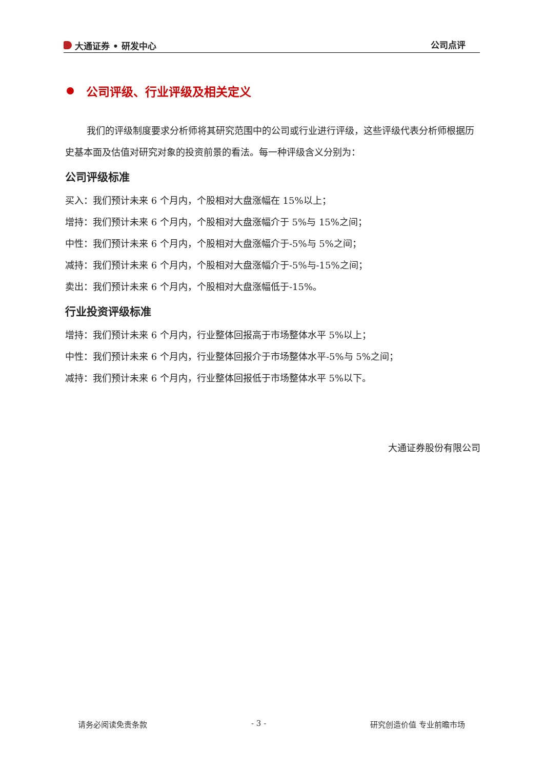大通证券 • 研发中心 公司点评
公司评级、行业评级及相关定义
我们的评级制度要求分析师将其研究范围中的公司或行业进行评级，这些评级代表分析师根据历史基本面及估值对研究对象的投资前景的看法。每一种评级含义分别为：
公司评级标准
买入：我们预计未来 6 个月内，个股相对大盘涨幅在 15%以上；
增持：我们预计未来 6 个月内，个股相对大盘涨幅介于 5%与 15%之间；
中性：我们预计未来 6 个月内，个股相对大盘涨幅介于-5%与 5%之间；
减持：我们预计未来 6 个月内，个股相对大盘涨幅介于-5%与-15%之间；
卖出：我们预计未来 6 个月内，个股相对大盘涨幅低于-15%。
行业投资评级标准
增持：我们预计未来 6 个月内，行业整体回报高于市场整体水平 5%以上；
中性：我们预计未来 6 个月内，行业整体回报介于市场整体水平-5%与 5%之间；
减持：我们预计未来 6 个月内，行业整体回报低于市场整体水平 5%以下。
大通证券股份有限公司
请务必阅读免责条款 - 3 - 研究创造价值 专业前瞻市场